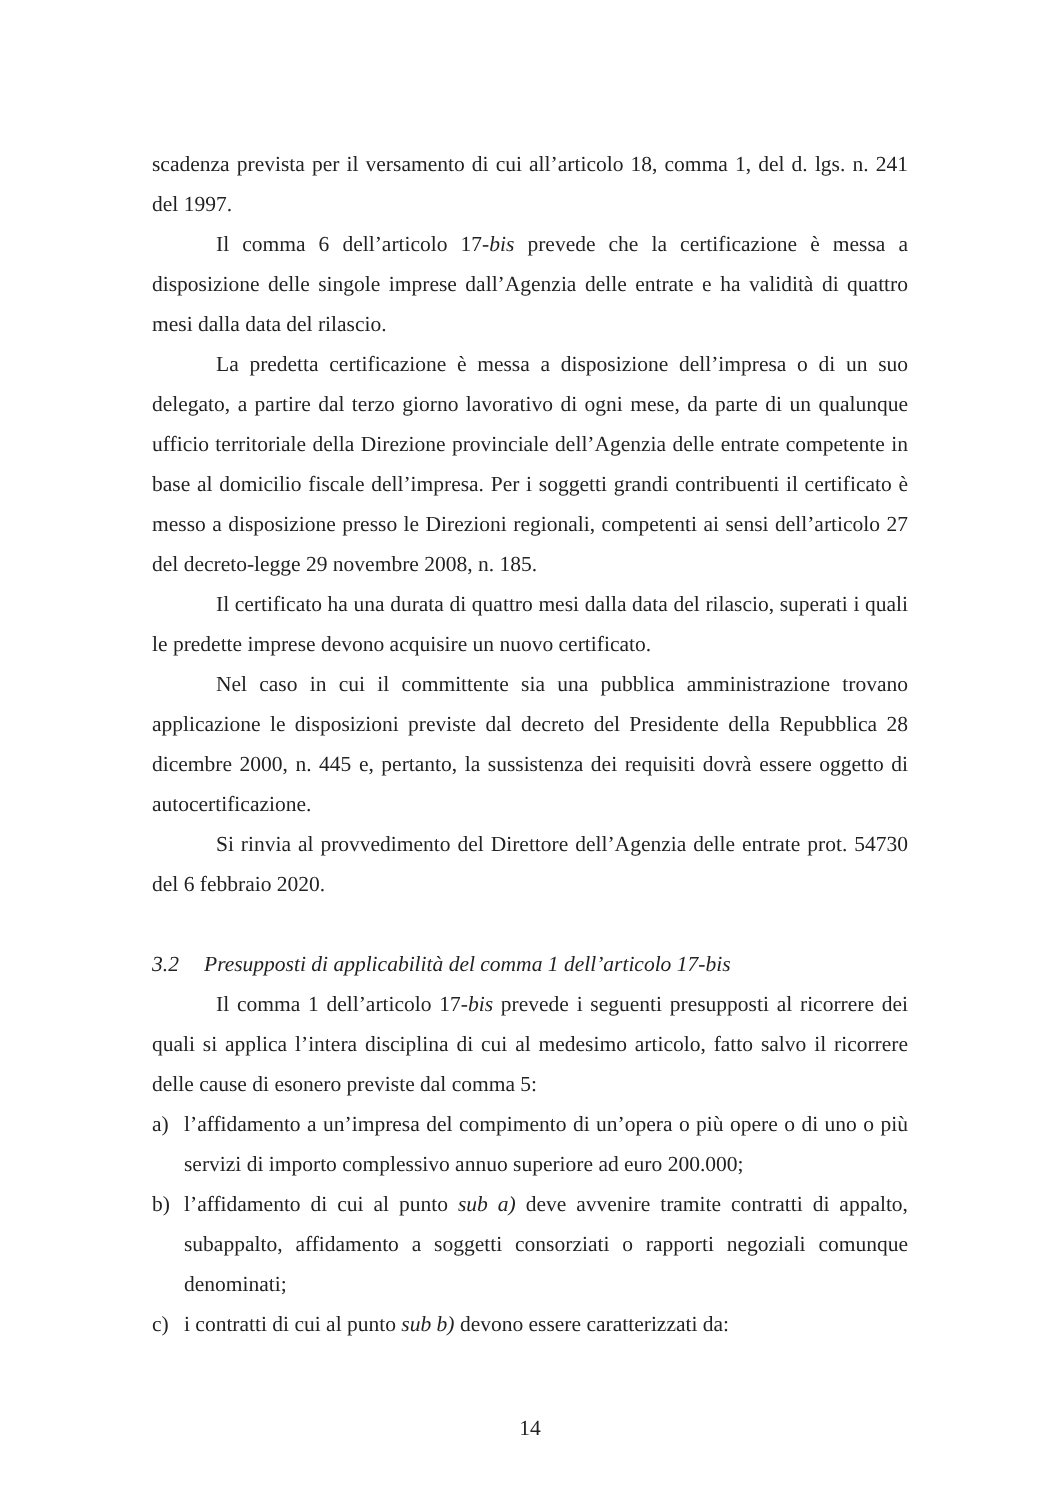scadenza prevista per il versamento di cui all’articolo 18, comma 1, del d. lgs. n. 241 del 1997.
Il comma 6 dell’articolo 17-bis prevede che la certificazione è messa a disposizione delle singole imprese dall’Agenzia delle entrate e ha validità di quattro mesi dalla data del rilascio.
La predetta certificazione è messa a disposizione dell’impresa o di un suo delegato, a partire dal terzo giorno lavorativo di ogni mese, da parte di un qualunque ufficio territoriale della Direzione provinciale dell’Agenzia delle entrate competente in base al domicilio fiscale dell’impresa. Per i soggetti grandi contribuenti il certificato è messo a disposizione presso le Direzioni regionali, competenti ai sensi dell’articolo 27 del decreto-legge 29 novembre 2008, n. 185.
Il certificato ha una durata di quattro mesi dalla data del rilascio, superati i quali le predette imprese devono acquisire un nuovo certificato.
Nel caso in cui il committente sia una pubblica amministrazione trovano applicazione le disposizioni previste dal decreto del Presidente della Repubblica 28 dicembre 2000, n. 445 e, pertanto, la sussistenza dei requisiti dovrà essere oggetto di autocertificazione.
Si rinvia al provvedimento del Direttore dell’Agenzia delle entrate prot. 54730 del 6 febbraio 2020.
3.2 Presupposti di applicabilità del comma 1 dell’articolo 17-bis
Il comma 1 dell’articolo 17-bis prevede i seguenti presupposti al ricorrere dei quali si applica l’intera disciplina di cui al medesimo articolo, fatto salvo il ricorrere delle cause di esonero previste dal comma 5:
a) l’affidamento a un’impresa del compimento di un’opera o più opere o di uno o più servizi di importo complessivo annuo superiore ad euro 200.000;
b) l’affidamento di cui al punto sub a) deve avvenire tramite contratti di appalto, subappalto, affidamento a soggetti consorziati o rapporti negoziali comunque denominati;
c) i contratti di cui al punto sub b) devono essere caratterizzati da:
14